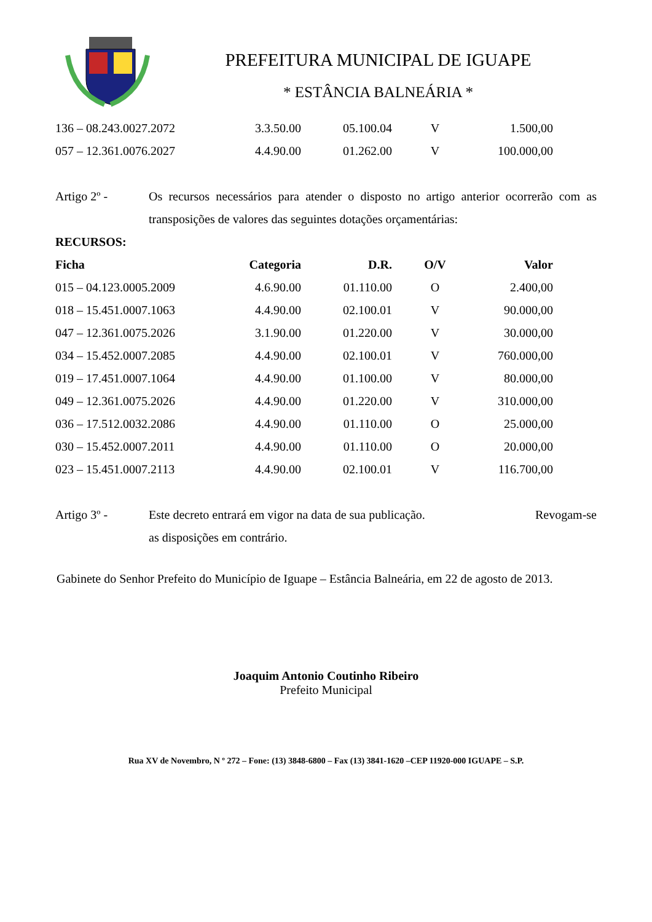PREFEITURA MUNICIPAL DE IGUAPE
* ESTÂNCIA BALNEÁRIA *
| 136 – 08.243.0027.2072 | 3.3.50.00 | 05.100.04 | V | 1.500,00 |
| 057 – 12.361.0076.2027 | 4.4.90.00 | 01.262.00 | V | 100.000,00 |
Artigo 2º - Os recursos necessários para atender o disposto no artigo anterior ocorrerão com as transposições de valores das seguintes dotações orçamentárias:
RECURSOS:
| Ficha | Categoria | D.R. | O/V | Valor |
| --- | --- | --- | --- | --- |
| 015 – 04.123.0005.2009 | 4.6.90.00 | 01.110.00 | O | 2.400,00 |
| 018 – 15.451.0007.1063 | 4.4.90.00 | 02.100.01 | V | 90.000,00 |
| 047 – 12.361.0075.2026 | 3.1.90.00 | 01.220.00 | V | 30.000,00 |
| 034 – 15.452.0007.2085 | 4.4.90.00 | 02.100.01 | V | 760.000,00 |
| 019 – 17.451.0007.1064 | 4.4.90.00 | 01.100.00 | V | 80.000,00 |
| 049 – 12.361.0075.2026 | 4.4.90.00 | 01.220.00 | V | 310.000,00 |
| 036 – 17.512.0032.2086 | 4.4.90.00 | 01.110.00 | O | 25.000,00 |
| 030 – 15.452.0007.2011 | 4.4.90.00 | 01.110.00 | O | 20.000,00 |
| 023 – 15.451.0007.2113 | 4.4.90.00 | 02.100.01 | V | 116.700,00 |
Artigo 3º - Este decreto entrará em vigor na data de sua publicação. Revogam-se
as disposições em contrário.
Gabinete do Senhor Prefeito do Município de Iguape – Estância Balneária, em 22 de agosto de 2013.
Joaquim Antonio Coutinho Ribeiro
Prefeito Municipal
Rua XV de Novembro, N º 272 – Fone: (13) 3848-6800 – Fax (13) 3841-1620 –CEP 11920-000 IGUAPE – S.P.